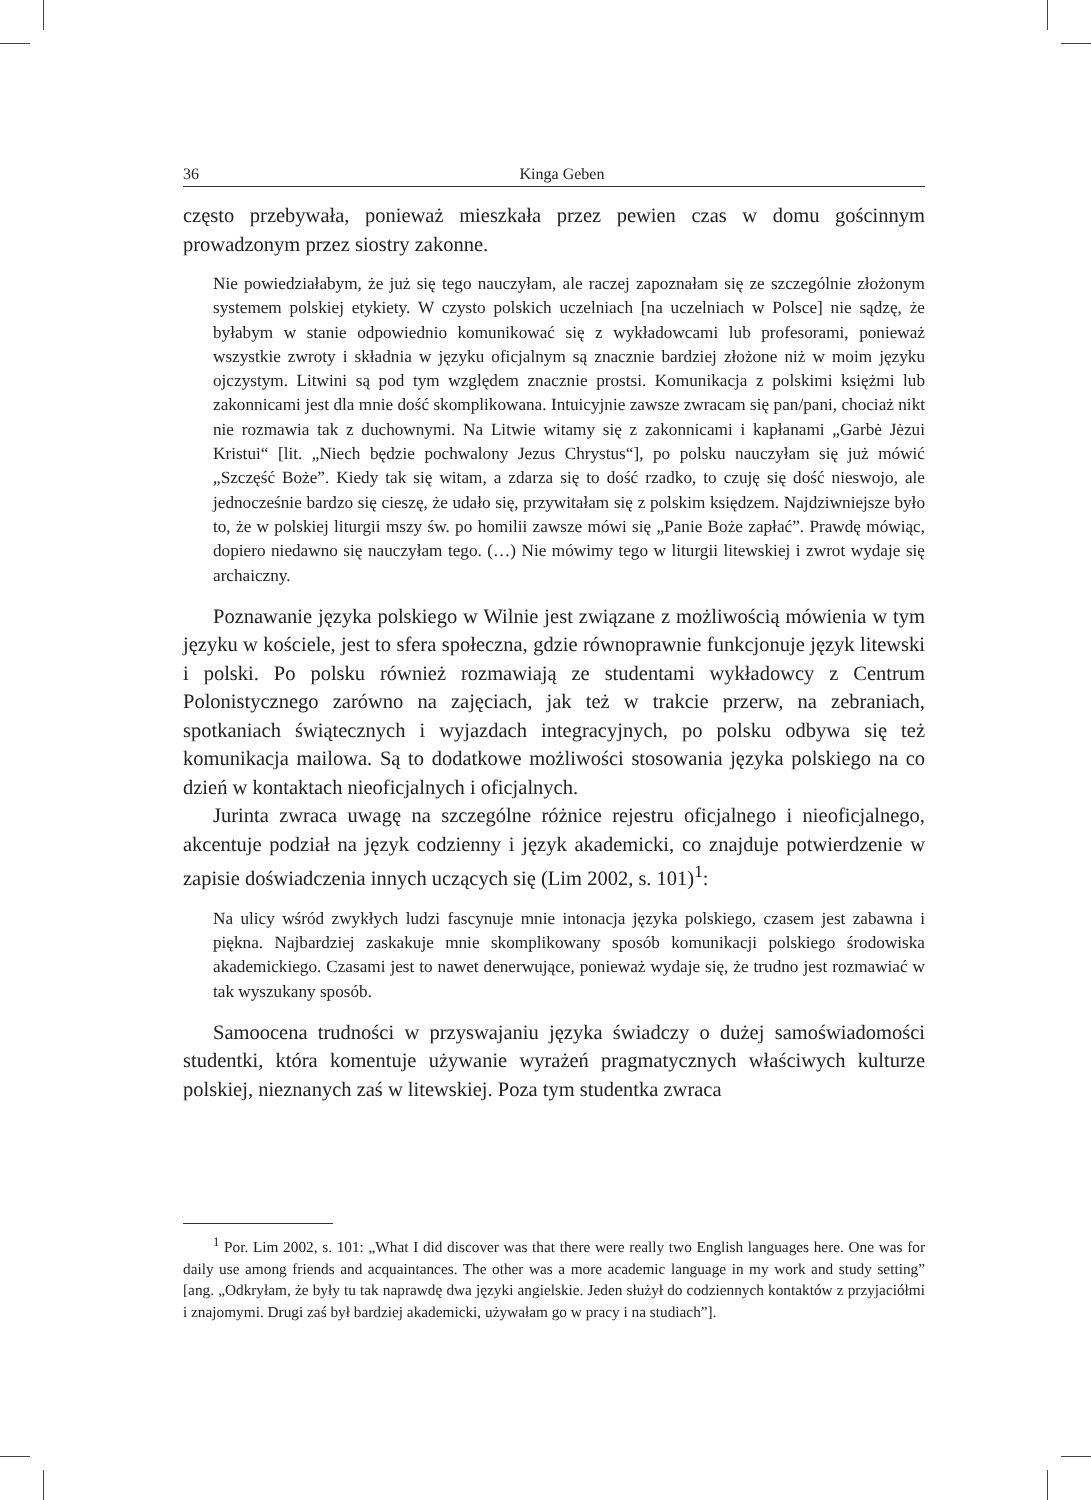36 Kinga Geben
często przebywała, ponieważ mieszkała przez pewien czas w domu gościnnym prowadzonym przez siostry zakonne.
Nie powiedziałabym, że już się tego nauczyłam, ale raczej zapoznałam się ze szczególnie złożonym systemem polskiej etykiety. W czysto polskich uczelniach [na uczelniach w Polsce] nie sądzę, że byłabym w stanie odpowiednio komunikować się z wykładowcami lub profesorami, ponieważ wszystkie zwroty i składnia w języku oficjalnym są znacznie bardziej złożone niż w moim języku ojczystym. Litwini są pod tym względem znacznie prostsi. Komunikacja z polskimi księżmi lub zakonnicami jest dla mnie dość skomplikowana. Intuicyjnie zawsze zwracam się pan/pani, chociaż nikt nie rozmawia tak z duchownymi. Na Litwie witamy się z zakonnicami i kapłanami „Garbė Jėzui Kristui“ [lit. „Niech będzie pochwalony Jezus Chrystus“], po polsku nauczyłam się już mówić „Szczęść Boże”. Kiedy tak się witam, a zdarza się to dość rzadko, to czuję się dość nieswojo, ale jednocześnie bardzo się cieszę, że udało się, przywitałam się z polskim księdzem. Najdziwniejsze było to, że w polskiej liturgii mszy św. po homilii zawsze mówi się „Panie Boże zapłać”. Prawdę mówiąc, dopiero niedawno się nauczyłam tego. (…) Nie mówimy tego w liturgii litewskiej i zwrot wydaje się archaiczny.
Poznawanie języka polskiego w Wilnie jest związane z możliwością mówienia w tym języku w kościele, jest to sfera społeczna, gdzie równoprawnie funkcjonuje język litewski i polski. Po polsku również rozmawiają ze studentami wykładowcy z Centrum Polonistycznego zarówno na zajęciach, jak też w trakcie przerw, na zebraniach, spotkaniach świątecznych i wyjazdach integracyjnych, po polsku odbywa się też komunikacja mailowa. Są to dodatkowe możliwości stosowania języka polskiego na co dzień w kontaktach nieoficjalnych i oficjalnych.
Jurinta zwraca uwagę na szczególne różnice rejestru oficjalnego i nieoficjalnego, akcentuje podział na język codzienny i język akademicki, co znajduje potwierdzenie w zapisie doświadczenia innych uczących się (Lim 2002, s. 101)<sup>1</sup>:
Na ulicy wśród zwykłych ludzi fascynuje mnie intonacja języka polskiego, czasem jest zabawna i piękna. Najbardziej zaskakuje mnie skomplikowany sposób komunikacji polskiego środowiska akademickiego. Czasami jest to nawet denerwujące, ponieważ wydaje się, że trudno jest rozmawiać w tak wyszukany sposób.
Samoocena trudności w przyswajaniu języka świadczy o dużej samoświadomości studentki, która komentuje używanie wyrażeń pragmatycznych właściwych kulturze polskiej, nieznanych zaś w litewskiej. Poza tym studentka zwraca
<sup>1</sup> Por. Lim 2002, s. 101: „What I did discover was that there were really two English languages here. One was for daily use among friends and acquaintances. The other was a more academic language in my work and study setting” [ang. „Odkryłam, że były tu tak naprawdę dwa języki angielskie. Jeden służył do codziennych kontaktów z przyjaciółmi i znajomymi. Drugi zaś był bardziej akademicki, używałam go w pracy i na studiach”].